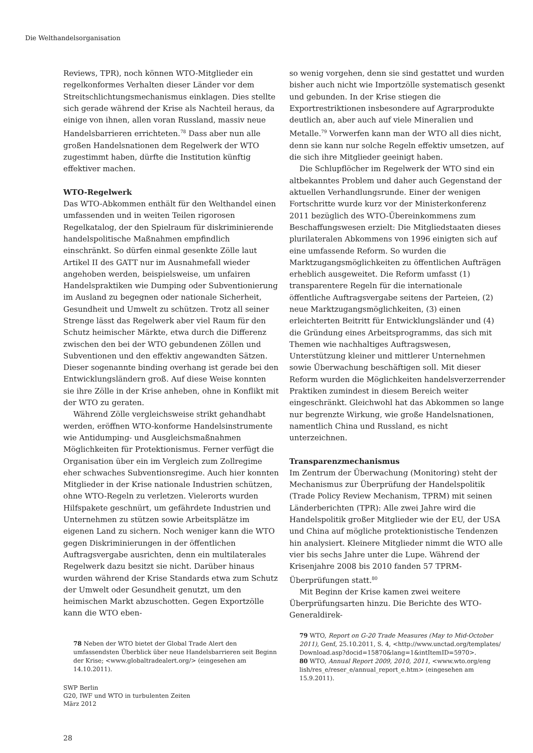Die Welthandelsorganisation
Reviews, TPR), noch können WTO-Mitglieder ein regelkonformes Verhalten dieser Länder vor dem Streitschlichtungsmechanismus einklagen. Dies stellte sich gerade während der Krise als Nachteil heraus, da einige von ihnen, allen voran Russland, massiv neue Handelsbarrieren errichteten.<sup>78</sup> Dass aber nun alle großen Handelsnationen dem Regelwerk der WTO zugestimmt haben, dürfte die Institution künftig effektiver machen.
WTO-Regelwerk
Das WTO-Abkommen enthält für den Welthandel einen umfassenden und in weiten Teilen rigorosen Regelkatalog, der den Spielraum für diskriminierende handelspolitische Maßnahmen empfindlich einschränkt. So dürfen einmal gesenkte Zölle laut Artikel II des GATT nur im Ausnahmefall wieder angehoben werden, beispielsweise, um unfairen Handelspraktiken wie Dumping oder Subventionierung im Ausland zu begegnen oder nationale Sicherheit, Gesundheit und Umwelt zu schützen. Trotz all seiner Strenge lässt das Regelwerk aber viel Raum für den Schutz heimischer Märkte, etwa durch die Differenz zwischen den bei der WTO gebundenen Zöllen und Subventionen und den effektiv angewandten Sätzen. Dieser sogenannte binding overhang ist gerade bei den Entwicklungsländern groß. Auf diese Weise konnten sie ihre Zölle in der Krise anheben, ohne in Konflikt mit der WTO zu geraten.
Während Zölle vergleichsweise strikt gehandhabt werden, eröffnen WTO-konforme Handelsinstrumente wie Antidumping- und Ausgleichsmaßnahmen Möglichkeiten für Protektionismus. Ferner verfügt die Organisation über ein im Vergleich zum Zollregime eher schwaches Subventionsregime. Auch hier konnten Mitglieder in der Krise nationale Industrien schützen, ohne WTO-Regeln zu verletzen. Vielerorts wurden Hilfspakete geschnürt, um gefährdete Industrien und Unternehmen zu stützen sowie Arbeitsplätze im eigenen Land zu sichern. Noch weniger kann die WTO gegen Diskriminierungen in der öffentlichen Auftragsvergabe ausrichten, denn ein multilaterales Regelwerk dazu besitzt sie nicht. Darüber hinaus wurden während der Krise Standards etwa zum Schutz der Umwelt oder Gesundheit genutzt, um den heimischen Markt abzuschotten. Gegen Exportzölle kann die WTO eben-
78 Neben der WTO bietet der Global Trade Alert den umfassendsten Überblick über neue Handelsbarrieren seit Beginn der Krise; <www.globaltradealert.org/> (eingesehen am 14.10.2011).
so wenig vorgehen, denn sie sind gestattet und wurden bisher auch nicht wie Importzölle systematisch gesenkt und gebunden. In der Krise stiegen die Exportrestriktionen insbesondere auf Agrarprodukte deutlich an, aber auch auf viele Mineralien und Metalle.<sup>79</sup> Vorwerfen kann man der WTO all dies nicht, denn sie kann nur solche Regeln effektiv umsetzen, auf die sich ihre Mitglieder geeinigt haben.
Die Schlupflöcher im Regelwerk der WTO sind ein altbekanntes Problem und daher auch Gegenstand der aktuellen Verhandlungsrunde. Einer der wenigen Fortschritte wurde kurz vor der Ministerkonferenz 2011 bezüglich des WTO-Übereinkommens zum Beschaffungswesen erzielt: Die Mitgliedstaaten dieses plurilateralen Abkommens von 1996 einigten sich auf eine umfassende Reform. So wurden die Marktzugangsmöglichkeiten zu öffentlichen Aufträgen erheblich ausgeweitet. Die Reform umfasst (1) transparentere Regeln für die internationale öffentliche Auftragsvergabe seitens der Parteien, (2) neue Marktzugangsmöglichkeiten, (3) einen erleichterten Beitritt für Entwicklungsländer und (4) die Gründung eines Arbeitsprogramms, das sich mit Themen wie nachhaltiges Auftragswesen, Unterstützung kleiner und mittlerer Unternehmen sowie Überwachung beschäftigen soll. Mit dieser Reform wurden die Möglichkeiten handelsverzerrender Praktiken zumindest in diesem Bereich weiter eingeschränkt. Gleichwohl hat das Abkommen so lange nur begrenzte Wirkung, wie große Handelsnationen, namentlich China und Russland, es nicht unterzeichnen.
Transparenzmechanismus
Im Zentrum der Überwachung (Monitoring) steht der Mechanismus zur Überprüfung der Handelspolitik (Trade Policy Review Mechanism, TPRM) mit seinen Länderberichten (TPR): Alle zwei Jahre wird die Handelspolitik großer Mitglieder wie der EU, der USA und China auf mögliche protektionistische Tendenzen hin analysiert. Kleinere Mitglieder nimmt die WTO alle vier bis sechs Jahre unter die Lupe. Während der Krisenjahre 2008 bis 2010 fanden 57 TPRM-Überprüfungen statt.<sup>80</sup>
Mit Beginn der Krise kamen zwei weitere Überprüfungsarten hinzu. Die Berichte des WTO-Generaldirek-
79 WTO, Report on G-20 Trade Measures (May to Mid-October 2011), Genf, 25.10.2011, S. 4, <http://www.unctad.org/templates/ Download.asp?docid=15870&lang=1&intItemID=5970>.
80 WTO, Annual Report 2009, 2010, 2011, <www.wto.org/eng lish/res_e/reser_e/annual_report_e.htm> (eingesehen am 15.9.2011).
SWP Berlin
G20, IWF und WTO in turbulenten Zeiten
März 2012
28